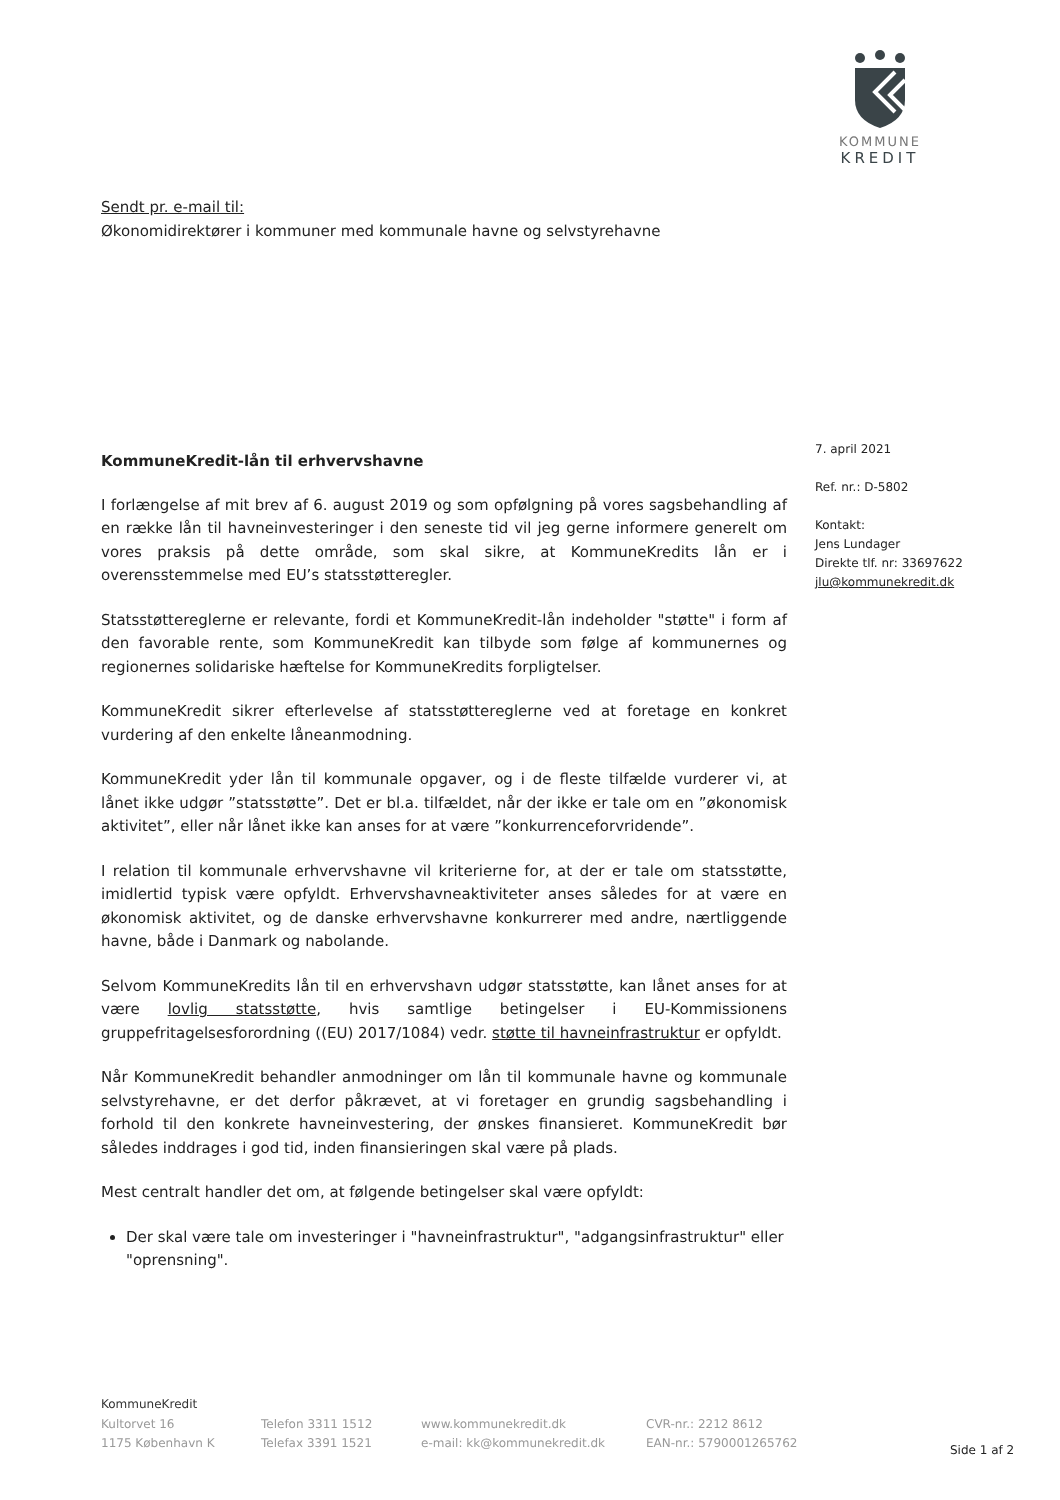KOMMUNE
KREDIT
Sendt pr. e-mail til:
Økonomidirektører i kommuner med kommunale havne og selvstyrehavne
7. april 2021
Ref. nr.: D-5802
Kontakt:
Jens Lundager
Direkte tlf. nr: 33697622
jlu@kommunekredit.dk
KommuneKredit-lån til erhvervshavne
I forlængelse af mit brev af 6. august 2019 og som opfølgning på vores sagsbehandling af en række lån til havneinvesteringer i den seneste tid vil jeg gerne informere generelt om vores praksis på dette område, som skal sikre, at KommuneKredits lån er i overensstemmelse med EU’s statsstøtteregler.
Statsstøttereglerne er relevante, fordi et KommuneKredit-lån indeholder "støtte" i form af den favorable rente, som KommuneKredit kan tilbyde som følge af kommunernes og regionernes solidariske hæftelse for KommuneKredits forpligtelser.
KommuneKredit sikrer efterlevelse af statsstøttereglerne ved at foretage en konkret vurdering af den enkelte låneanmodning.
KommuneKredit yder lån til kommunale opgaver, og i de fleste tilfælde vurderer vi, at lånet ikke udgør ”statsstøtte”. Det er bl.a. tilfældet, når der ikke er tale om en ”økonomisk aktivitet”, eller når lånet ikke kan anses for at være ”konkurrenceforvridende”.
I relation til kommunale erhvervshavne vil kriterierne for, at der er tale om statsstøtte, imidlertid typisk være opfyldt. Erhvervshavneaktiviteter anses således for at være en økonomisk aktivitet, og de danske erhvervshavne konkurrerer med andre, nærtliggende havne, både i Danmark og nabolande.
Selvom KommuneKredits lån til en erhvervshavn udgør statsstøtte, kan lånet anses for at være lovlig statsstøtte, hvis samtlige betingelser i EU-Kommissionens gruppefritagelsesforordning ((EU) 2017/1084) vedr. støtte til havneinfrastruktur er opfyldt.
Når KommuneKredit behandler anmodninger om lån til kommunale havne og kommunale selvstyrehavne, er det derfor påkrævet, at vi foretager en grundig sagsbehandling i forhold til den konkrete havneinvestering, der ønskes finansieret. KommuneKredit bør således inddrages i god tid, inden finansieringen skal være på plads.
Mest centralt handler det om, at følgende betingelser skal være opfyldt:
Der skal være tale om investeringer i "havneinfrastruktur", "adgangsinfrastruktur" eller "oprensning".
KommuneKredit
Kultorvet 16
1175 København K
Telefon 3311 1512
Telefax 3391 1521
www.kommunekredit.dk
e-mail: kk@kommunekredit.dk
CVR-nr.: 2212 8612
EAN-nr.: 5790001265762
Side 1 af 2